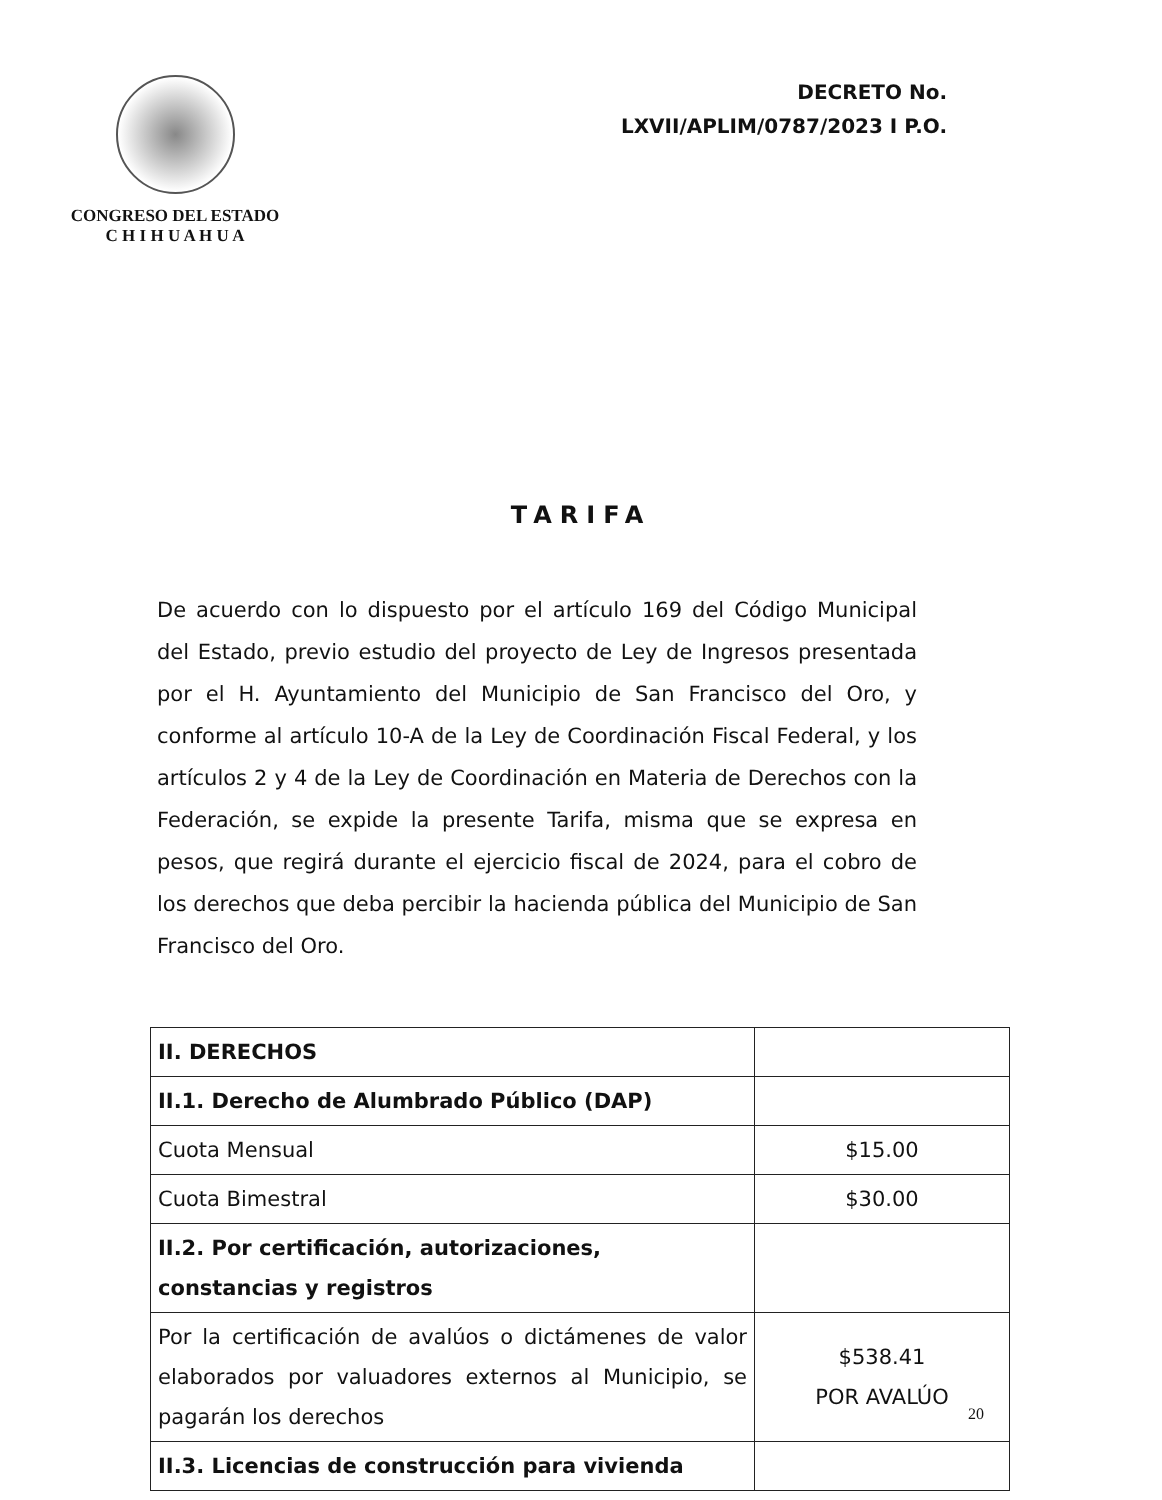CONGRESO DEL ESTADO
C H I H U A H U A
DECRETO No.
LXVII/APLIM/0787/2023 I P.O.
TARIFA
De acuerdo con lo dispuesto por el artículo 169 del Código Municipal del Estado, previo estudio del proyecto de Ley de Ingresos presentada por el H. Ayuntamiento del Municipio de San Francisco del Oro, y conforme al artículo 10-A de la Ley de Coordinación Fiscal Federal, y los artículos 2 y 4 de la Ley de Coordinación en Materia de Derechos con la Federación, se expide la presente Tarifa, misma que se expresa en pesos, que regirá durante el ejercicio fiscal de 2024, para el cobro de los derechos que deba percibir la hacienda pública del Municipio de San Francisco del Oro.
| II. DERECHOS | |
| II.1. Derecho de Alumbrado Público (DAP) | |
| Cuota Mensual | $15.00 |
| Cuota Bimestral | $30.00 |
| II.2. Por certificación, autorizaciones, constancias y registros | |
| Por la certificación de avalúos o dictámenes de valor elaborados por valuadores externos al Municipio, se pagarán los derechos | $538.41 POR AVALÚO |
| II.3. Licencias de construcción para vivienda | |
20